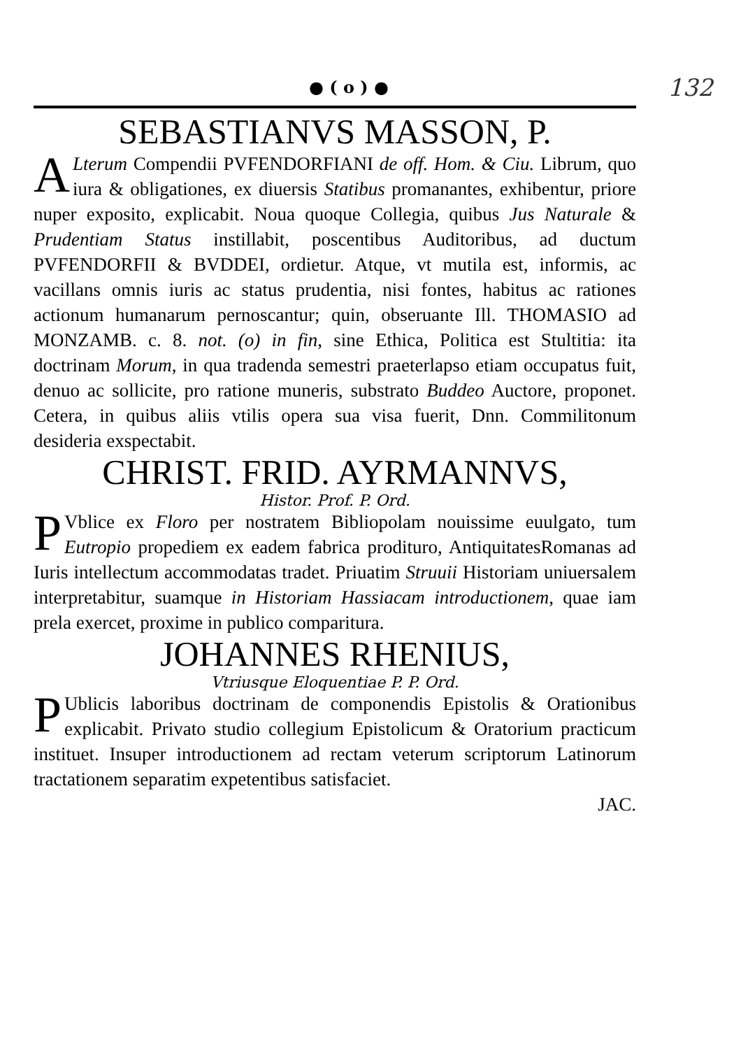● ( o ) ●
132
SEBASTIANVS MASSON, P.
ALterum Compendii PVFENDORFIANI de off. Hom. & Ciu. Librum, quo iura & obligationes, ex diuersis Statibus promanantes, exhibentur, priore nuper exposito, explicabit. Noua quoque Collegia, quibus Jus Naturale & Prudentiam Status instillabit, poscentibus Auditoribus, ad ductum PVFENDORFII & BVDDEI, ordietur. Atque, vt mutila est, informis, ac vacillans omnis iuris ac status prudentia, nisi fontes, habitus ac rationes actionum humanarum pernoscantur; quin, obseruante Ill. THOMASIO ad MONZAMB. c. 8. not. (o) in fin, sine Ethica, Politica est Stultitia: ita doctrinam Morum, in qua tradenda semestri praeterlapso etiam occupatus fuit, denuo ac sollicite, pro ratione muneris, substrato Buddeo Auctore, proponet. Cetera, in quibus aliis vtilis opera sua visa fuerit, Dnn. Commilitonum desideria exspectabit.
CHRIST. FRID. AYRMANNVS,
Histor. Prof. P. Ord.
PVblice ex Floro per nostratem Bibliopolam nouissime euulgato, tum Eutropio propediem ex eadem fabrica prodituro, AntiquitatesRomanas ad Iuris intellectum accommodatas tradet. Priuatim Struuii Historiam uniuersalem interpretabitur, suamque in Historiam Hassiacam introductionem, quae iam prela exercet, proxime in publico comparitura.
JOHANNES RHENIUS,
Vtriusque Eloquentiae P. P. Ord.
PUblicis laboribus doctrinam de componendis Epistolis & Orationibus explicabit. Privato studio collegium Epistolicum & Oratorium practicum instituet. Insuper introductionem ad rectam veterum scriptorum Latinorum tractationem separatim expetentibus satisfaciet.
JAC.